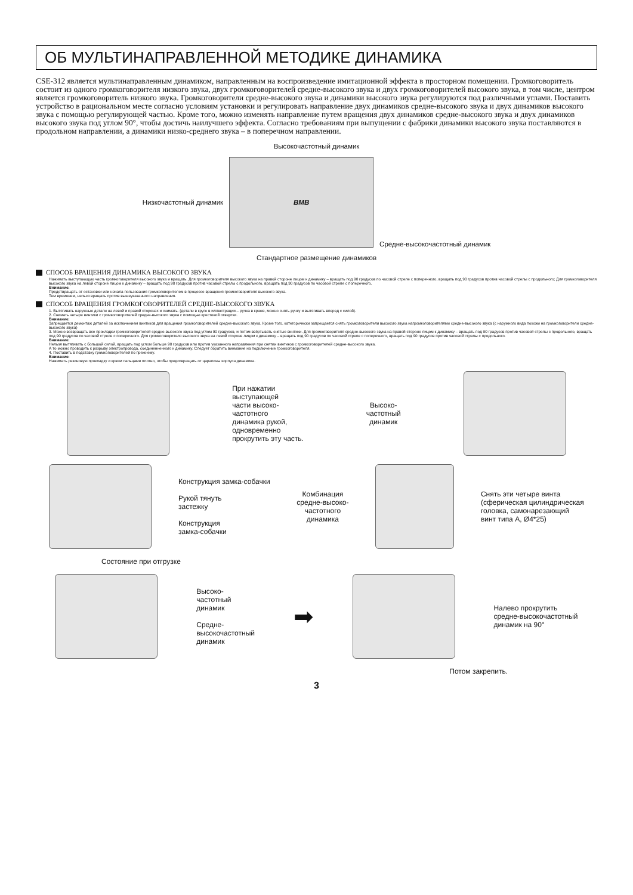ОБ МУЛЬТИНАПРАВЛЕННОЙ МЕТОДИКЕ ДИНАМИКА
CSE-312 является мультинаправленным динамиком, направленным на воспроизведение имитационной эффекта в просторном помещении. Громкоговоритель состоит из одного громкоговорителя низкого звука, двух громкоговорителей средне-высокого звука и двух громкоговорителей высокого звука, в том числе, центром является громкоговоритель низкого звука. Громкоговорители средне-высокого звука и динамики высокого звука регулируются под различными углами. Поставить устройство в рациональном месте согласно условиям установки и регулировать направление двух динамиков средне-высокого звука и двух динамиков высокого звука с помощью регулирующей частью. Кроме того, можно изменять направление путем вращения двух динамиков средне-высокого звука и двух динамиков высокого звука под углом 90°, чтобы достичь наилучшего эффекта. Согласно требованиям при выпущении с фабрики динамики высокого звука поставляются в продольном направлении, а динамики низко-среднего звука – в поперечном направлении.
Высокочастотный динамик
Низкочастотный динамик
BMB
Средне-высокочастотный динамик
Стандартное размещение динамиков
СПОСОБ ВРАЩЕНИЯ ДИНАМИКА ВЫСОКОГО ЗВУКА
Нажимать выступающую часть громкоговорителя высокого звука и вращать. Для громкоговорителя высокого звука на правой стороне лицом к динамику – вращать под 90 градусов по часовой стреле с поперечного, вращать под 90 градусов против часовой стрелы с продольного; Для громкоговорителя высокого звука на левой стороне лицом к динамику – вращать под 90 градусов против часовой стрелы с продольного, вращать под 90 градусов по часовой стреле с поперечного.
Внимание:
Предотвращать от остановки или начала пользования громкоговорителем в процессе вращения громкоговорителя высокого звука.
Тем временем, нельзя вращать против вышеуказанного направления.
СПОСОБ ВРАЩЕНИЯ ГРОМКОГОВОРИТЕЛЕЙ СРЕДНЕ-ВЫСОКОГО ЗВУКА
1. Вытягивать наружные детали на левой и правой сторонах и снимать. (детали в круге в иллюстрации – ручка в крюке, можно снять ручку и вытягивать вперед с силой).
2. Снимать четыре винтики с громкоговорителей средне-высокого звука с помощью крестовой отвертки.
Внимание:
Запрещается демонтаж деталей за исключением винтиков для вращения громкоговорителей средне-высокого звука. Кроме того, категорически запрещается снять громкоговорители высокого звука нагромкоговорителями средне-высокого звука (с наружного вида похожи на громкоговорители средне-высокого звука)
3. Можно возвращать все прокладки громкоговорителей средне-высокого звука под углом 90 градусов, и потом ввёртывать снятые винтики. Для громкоговорителя средне-высокого звука на правой стороне лицом к динамику – вращать под 90 градусов против часовой стрелы с продольного, вращать под 90 градусов по часовой стреле с поперечного. Для громкоговорителя высокого звука на левой стороне лицом к динамику – вращать под 90 градусов по часовой стреле с поперечного, вращать под 90 градусов против часовой стрелы с продольного.
Внимание:
Нельзя вытягивать с большой силой, вращать под углом больше 90 градусов или против указанного направления при снятии винтиков с громкоговорителей средне-высокого звука.
А то можно проводить к разрыву электропровода, соединенненного к динамику. Следует обратить винмание на подключение громкоговорителя.
4. Поставить в подставку громкоговорителей по прежнему.
Внимание:
Нажимать резиновую прокладку и крюки пальцами плотно, чтобы предотвращать от царапины корпуса динамика.
При нажатии
выступающей
части высоко-
частотного
динамика рукой,
одновременно
прокрутить эту часть.
Высоко-
частотный
динамик
Конструкция замка-собачки
Рукой тянуть
застежку
Конструкция
замка-собачки
Комбинация
средне-высоко-
частотного
динамика
Снять эти четыре винта
(сферическая цилиндрическая
головка, самонарезающий
винт типа А, Ø4*25)
Состояние при отгрузке
Высоко-
частотный
динамик
Средне-
высокочастотный
динамик
➡
Налево прокрутить
средне-высокочастотный
динамик на 90°
Потом закрепить.
3